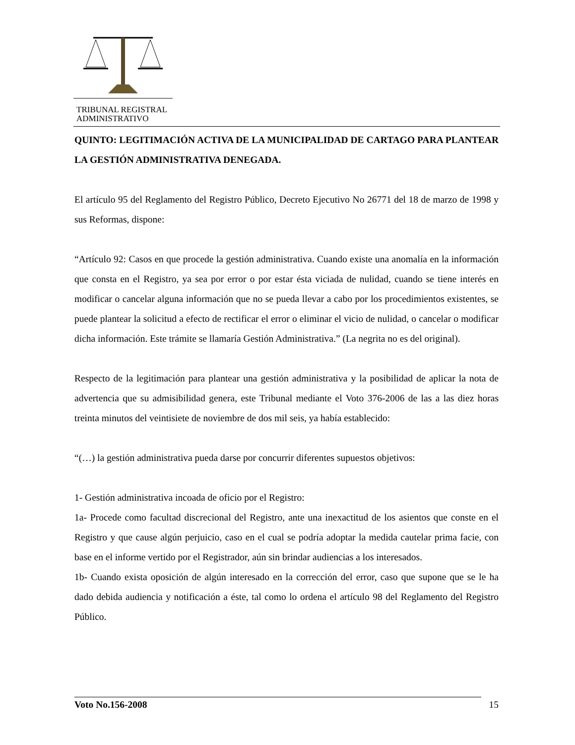TRIBUNAL REGISTRAL
ADMINISTRATIVO
QUINTO: LEGITIMACIÓN ACTIVA DE LA MUNICIPALIDAD DE CARTAGO PARA PLANTEAR LA GESTIÓN ADMINISTRATIVA DENEGADA.
El artículo 95 del Reglamento del Registro Público, Decreto Ejecutivo No 26771 del 18 de marzo de 1998 y sus Reformas, dispone:
“Artículo 92: Casos en que procede la gestión administrativa. Cuando existe una anomalía en la información que consta en el Registro, ya sea por error o por estar ésta viciada de nulidad, cuando se tiene interés en modificar o cancelar alguna información que no se pueda llevar a cabo por los procedimientos existentes, se puede plantear la solicitud a efecto de rectificar el error o eliminar el vicio de nulidad, o cancelar o modificar dicha información. Este trámite se llamaría Gestión Administrativa.” (La negrita no es del original).
Respecto de la legitimación para plantear una gestión administrativa y la posibilidad de aplicar la nota de advertencia que su admisibilidad genera, este Tribunal mediante el Voto 376-2006 de las a las diez horas treinta minutos del veintisiete de noviembre de dos mil seis, ya había establecido:
“(…) la gestión administrativa pueda darse por concurrir diferentes supuestos objetivos:
1- Gestión administrativa incoada de oficio por el Registro:
1a- Procede como facultad discrecional del Registro, ante una inexactitud de los asientos que conste en el Registro y que cause algún perjuicio, caso en el cual se podría adoptar la medida cautelar prima facie, con base en el informe vertido por el Registrador, aún sin brindar audiencias a los interesados.
1b- Cuando exista oposición de algún interesado en la corrección del error, caso que supone que se le ha dado debida audiencia y notificación a éste, tal como lo ordena el artículo 98 del Reglamento del Registro Público.
Voto No.156-2008 15